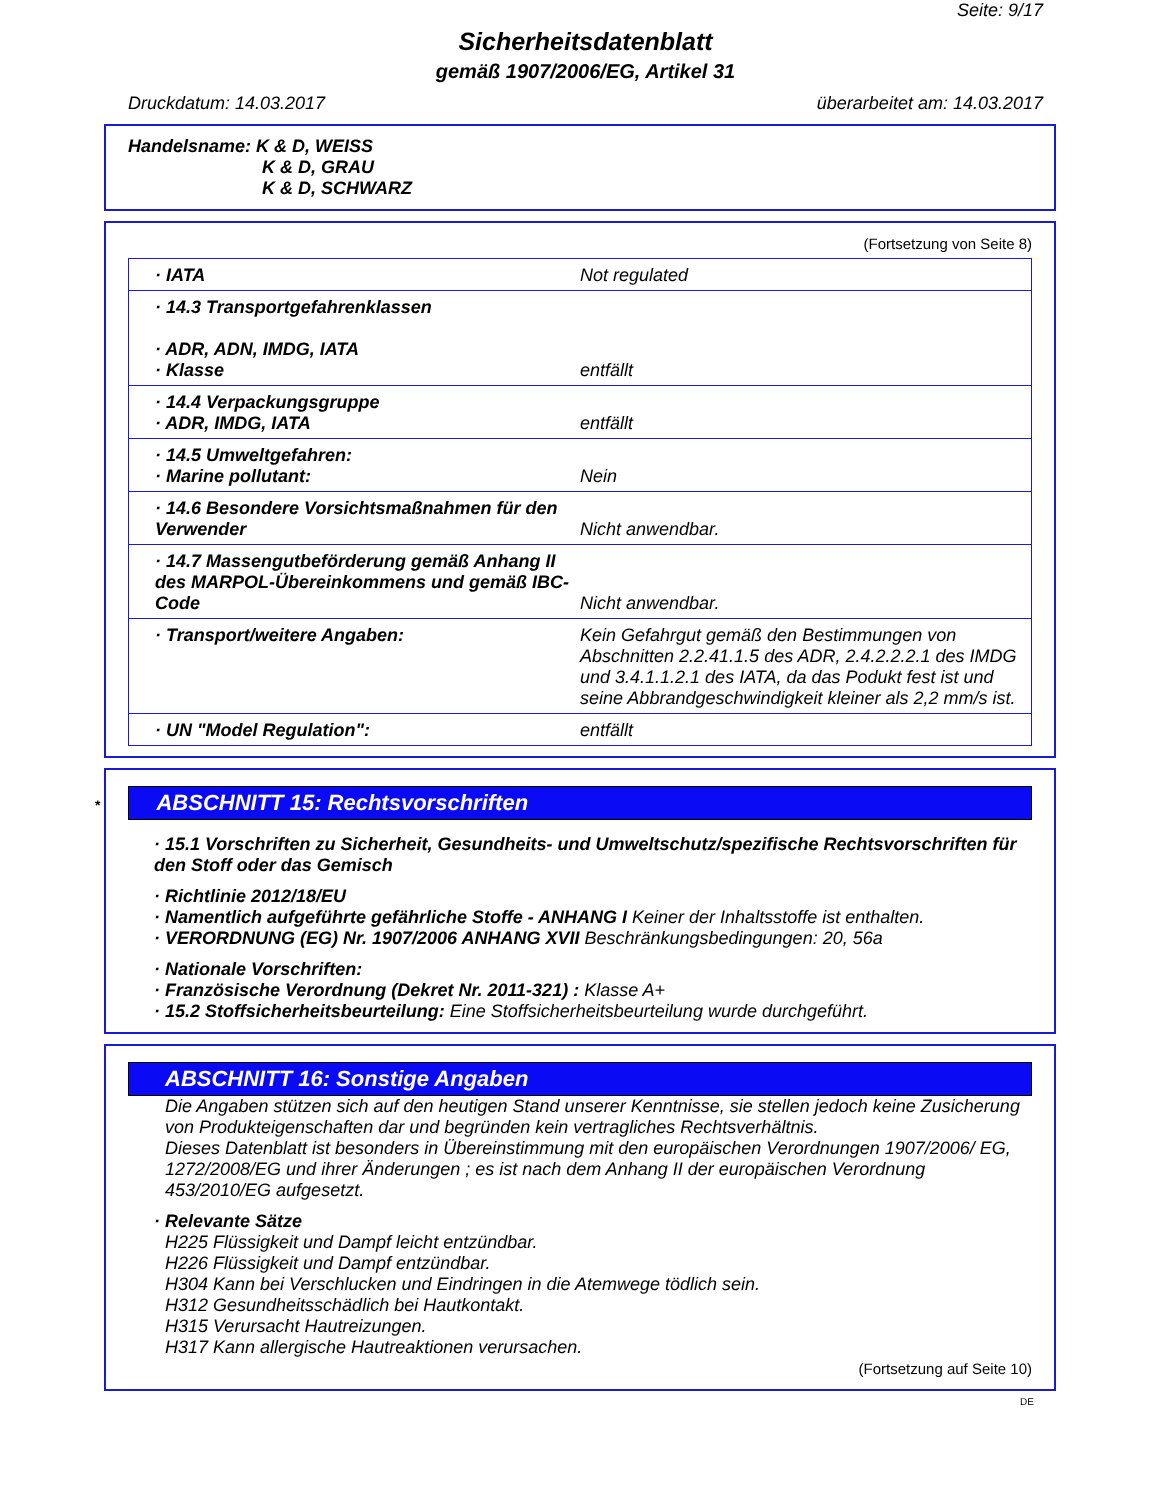Seite: 9/17
Sicherheitsdatenblatt
gemäß 1907/2006/EG, Artikel 31
Druckdatum: 14.03.2017 überarbeitet am: 14.03.2017
Handelsname: K & D, WEISS
K & D, GRAU
K & D, SCHWARZ
(Fortsetzung von Seite 8)
| · IATA | Not regulated |
| · 14.3 Transportgefahrenklassen · ADR, ADN, IMDG, IATA · Klasse | entfällt |
| · 14.4 Verpackungsgruppe · ADR, IMDG, IATA | entfällt |
| · 14.5 Umweltgefahren: · Marine pollutant: | Nein |
| · 14.6 Besondere Vorsichtsmaßnahmen für den Verwender | Nicht anwendbar. |
| · 14.7 Massengutbeförderung gemäß Anhang II des MARPOL-Übereinkommens und gemäß IBC-Code | Nicht anwendbar. |
| · Transport/weitere Angaben: | Kein Gefahrgut gemäß den Bestimmungen von Abschnitten 2.2.41.1.5 des ADR, 2.4.2.2.2.1 des IMDG und 3.4.1.1.2.1 des IATA, da das Podukt fest ist und seine Abbrandgeschwindigkeit kleiner als 2,2 mm/s ist. |
| · UN "Model Regulation": | entfällt |
* ABSCHNITT 15: Rechtsvorschriften
· 15.1 Vorschriften zu Sicherheit, Gesundheits- und Umweltschutz/spezifische Rechtsvorschriften für den Stoff oder das Gemisch
· Richtlinie 2012/18/EU
· Namentlich aufgeführte gefährliche Stoffe - ANHANG I Keiner der Inhaltsstoffe ist enthalten.
· VERORDNUNG (EG) Nr. 1907/2006 ANHANG XVII Beschränkungsbedingungen: 20, 56a
· Nationale Vorschriften:
· Französische Verordnung (Dekret Nr. 2011-321) : Klasse A+
· 15.2 Stoffsicherheitsbeurteilung: Eine Stoffsicherheitsbeurteilung wurde durchgeführt.
ABSCHNITT 16: Sonstige Angaben
Die Angaben stützen sich auf den heutigen Stand unserer Kenntnisse, sie stellen jedoch keine Zusicherung von Produkteigenschaften dar und begründen kein vertragliches Rechtsverhältnis.
Dieses Datenblatt ist besonders in Übereinstimmung mit den europäischen Verordnungen 1907/2006/ EG, 1272/2008/EG und ihrer Änderungen ; es ist nach dem Anhang II der europäischen Verordnung 453/2010/EG aufgesetzt.
· Relevante Sätze
H225 Flüssigkeit und Dampf leicht entzündbar.
H226 Flüssigkeit und Dampf entzündbar.
H304 Kann bei Verschlucken und Eindringen in die Atemwege tödlich sein.
H312 Gesundheitsschädlich bei Hautkontakt.
H315 Verursacht Hautreizungen.
H317 Kann allergische Hautreaktionen verursachen.
(Fortsetzung auf Seite 10)
DE